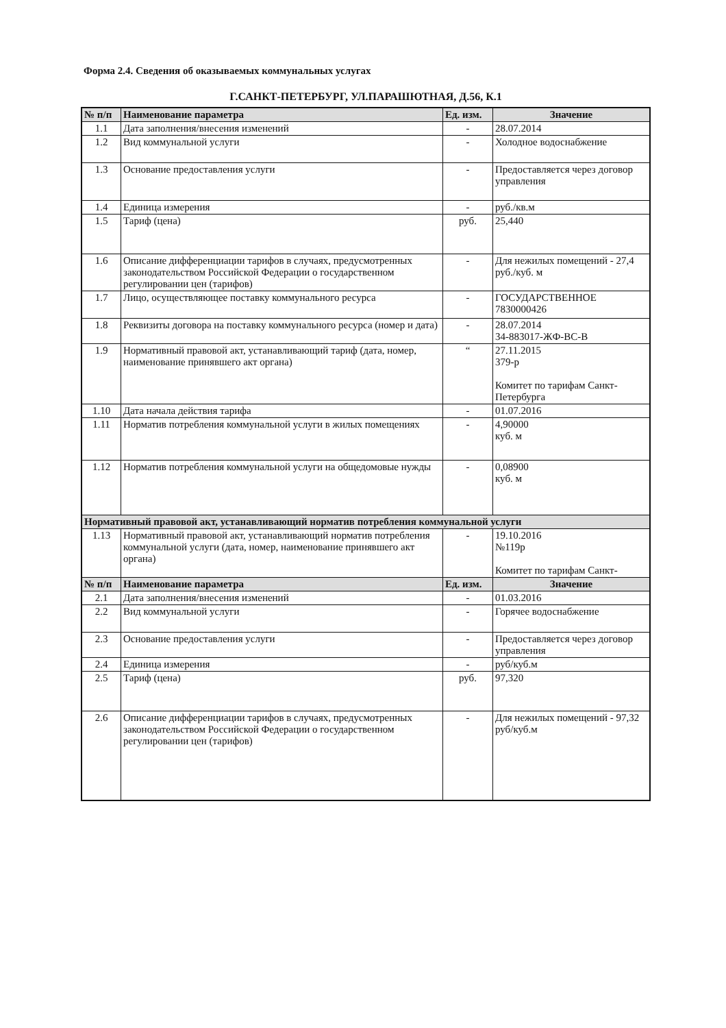Форма 2.4. Сведения об оказываемых коммунальных услугах
Г.САНКТ-ПЕТЕРБУРГ, УЛ.ПАРАШЮТНАЯ, Д.56, К.1
| № п/п | Наименование параметра | Ед. изм. | Значение |
| --- | --- | --- | --- |
| 1.1 | Дата заполнения/внесения изменений | - | 28.07.2014 |
| 1.2 | Вид коммунальной услуги | - | Холодное водоснабжение |
| 1.3 | Основание предоставления услуги | - | Предоставляется через договор управления |
| 1.4 | Единица измерения | - | руб./кв.м |
| 1.5 | Тариф (цена) | руб. | 25,440 |
| 1.6 | Описание дифференциации тарифов в случаях, предусмотренных законодательством Российской Федерации о государственном регулировании цен (тарифов) | - | Для нежилых помещений - 27,4 руб./куб. м |
| 1.7 | Лицо, осуществляющее поставку коммунального ресурса | - | ГОСУДАРСТВЕННОЕ 7830000426 |
| 1.8 | Реквизиты договора на поставку коммунального ресурса (номер и дата) | - | 28.07.2014 34-883017-ЖФ-ВС-В |
| 1.9 | Нормативный правовой акт, устанавливающий тариф (дата, номер, наименование принявшего акт органа) | “ | 27.11.2015 379-р Комитет по тарифам Санкт-Петербурга |
| 1.10 | Дата начала действия тарифа | - | 01.07.2016 |
| 1.11 | Норматив потребления коммунальной услуги в жилых помещениях | - | 4,90000 куб. м |
| 1.12 | Норматив потребления коммунальной услуги на общедомовые нужды | - | 0,08900 куб. м |
| Нормативный правовой акт, устанавливающий норматив потребления коммунальной услуги | | | |
| 1.13 | Нормативный правовой акт, устанавливающий норматив потребления коммунальной услуги (дата, номер, наименование принявшего акт органа) | - | 19.10.2016 №119р Комитет по тарифам Санкт- |
| № п/п | Наименование параметра | Ед. изм. | Значение |
| 2.1 | Дата заполнения/внесения изменений | - | 01.03.2016 |
| 2.2 | Вид коммунальной услуги | - | Горячее водоснабжение |
| 2.3 | Основание предоставления услуги | - | Предоставляется через договор управления |
| 2.4 | Единица измерения | - | руб/куб.м |
| 2.5 | Тариф (цена) | руб. | 97,320 |
| 2.6 | Описание дифференциации тарифов в случаях, предусмотренных законодательством Российской Федерации о государственном регулировании цен (тарифов) | - | Для нежилых помещений - 97,32 руб/куб.м |